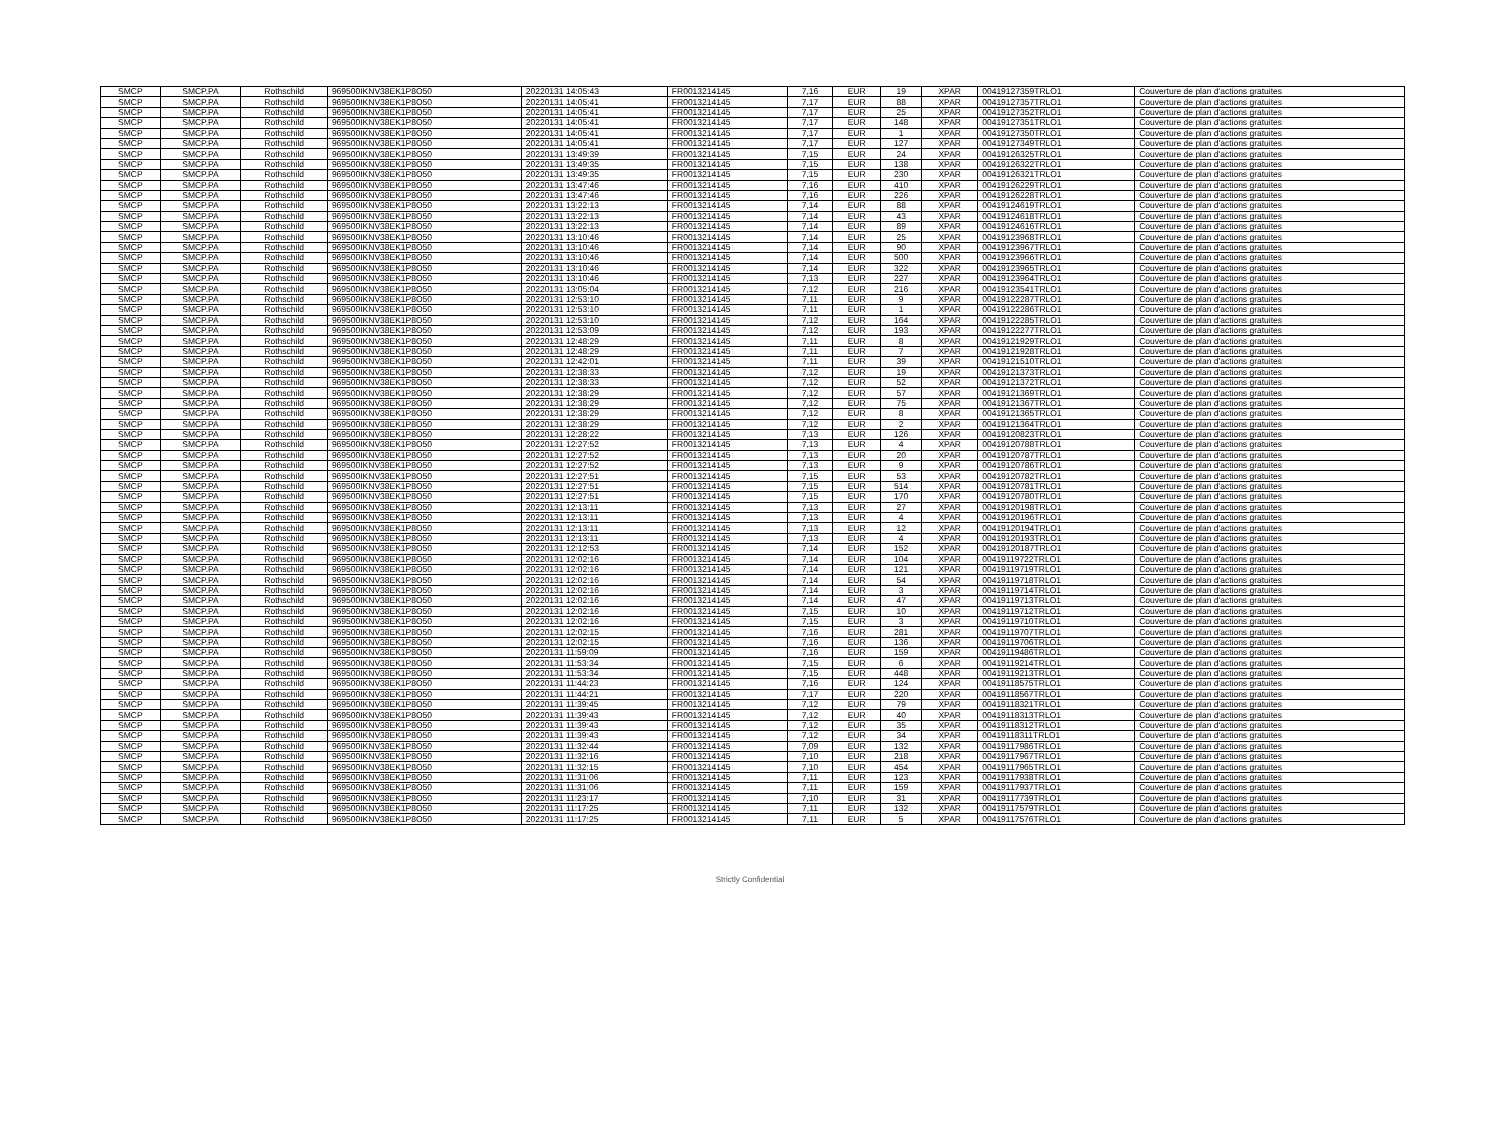| SMCP | SMCP.PA | Rothschild | 969500IKNV38EK1P8O50 | 20220131 14:05:43 | FR0013214145 | 7,16 | EUR | 19 | XPAR | 00419127359TRLO1 | Couverture de plan d'actions gratuites |
| SMCP | SMCP.PA | Rothschild | 969500IKNV38EK1P8O50 | 20220131 14:05:41 | FR0013214145 | 7,17 | EUR | 88 | XPAR | 00419127357TRLO1 | Couverture de plan d'actions gratuites |
| SMCP | SMCP.PA | Rothschild | 969500IKNV38EK1P8O50 | 20220131 14:05:41 | FR0013214145 | 7,17 | EUR | 25 | XPAR | 00419127352TRLO1 | Couverture de plan d'actions gratuites |
| SMCP | SMCP.PA | Rothschild | 969500IKNV38EK1P8O50 | 20220131 14:05:41 | FR0013214145 | 7,17 | EUR | 148 | XPAR | 00419127351TRLO1 | Couverture de plan d'actions gratuites |
| SMCP | SMCP.PA | Rothschild | 969500IKNV38EK1P8O50 | 20220131 14:05:41 | FR0013214145 | 7,17 | EUR | 1 | XPAR | 00419127350TRLO1 | Couverture de plan d'actions gratuites |
| SMCP | SMCP.PA | Rothschild | 969500IKNV38EK1P8O50 | 20220131 14:05:41 | FR0013214145 | 7,17 | EUR | 127 | XPAR | 00419127349TRLO1 | Couverture de plan d'actions gratuites |
| SMCP | SMCP.PA | Rothschild | 969500IKNV38EK1P8O50 | 20220131 13:49:39 | FR0013214145 | 7,15 | EUR | 24 | XPAR | 00419126325TRLO1 | Couverture de plan d'actions gratuites |
| SMCP | SMCP.PA | Rothschild | 969500IKNV38EK1P8O50 | 20220131 13:49:35 | FR0013214145 | 7,15 | EUR | 138 | XPAR | 00419126322TRLO1 | Couverture de plan d'actions gratuites |
| SMCP | SMCP.PA | Rothschild | 969500IKNV38EK1P8O50 | 20220131 13:49:35 | FR0013214145 | 7,15 | EUR | 230 | XPAR | 00419126321TRLO1 | Couverture de plan d'actions gratuites |
| SMCP | SMCP.PA | Rothschild | 969500IKNV38EK1P8O50 | 20220131 13:47:46 | FR0013214145 | 7,16 | EUR | 410 | XPAR | 00419126229TRLO1 | Couverture de plan d'actions gratuites |
| SMCP | SMCP.PA | Rothschild | 969500IKNV38EK1P8O50 | 20220131 13:47:46 | FR0013214145 | 7,16 | EUR | 226 | XPAR | 00419126228TRLO1 | Couverture de plan d'actions gratuites |
| SMCP | SMCP.PA | Rothschild | 969500IKNV38EK1P8O50 | 20220131 13:22:13 | FR0013214145 | 7,14 | EUR | 88 | XPAR | 00419124619TRLO1 | Couverture de plan d'actions gratuites |
| SMCP | SMCP.PA | Rothschild | 969500IKNV38EK1P8O50 | 20220131 13:22:13 | FR0013214145 | 7,14 | EUR | 43 | XPAR | 00419124618TRLO1 | Couverture de plan d'actions gratuites |
| SMCP | SMCP.PA | Rothschild | 969500IKNV38EK1P8O50 | 20220131 13:22:13 | FR0013214145 | 7,14 | EUR | 89 | XPAR | 00419124616TRLO1 | Couverture de plan d'actions gratuites |
| SMCP | SMCP.PA | Rothschild | 969500IKNV38EK1P8O50 | 20220131 13:10:46 | FR0013214145 | 7,14 | EUR | 25 | XPAR | 00419123968TRLO1 | Couverture de plan d'actions gratuites |
| SMCP | SMCP.PA | Rothschild | 969500IKNV38EK1P8O50 | 20220131 13:10:46 | FR0013214145 | 7,14 | EUR | 90 | XPAR | 00419123967TRLO1 | Couverture de plan d'actions gratuites |
| SMCP | SMCP.PA | Rothschild | 969500IKNV38EK1P8O50 | 20220131 13:10:46 | FR0013214145 | 7,14 | EUR | 500 | XPAR | 00419123966TRLO1 | Couverture de plan d'actions gratuites |
| SMCP | SMCP.PA | Rothschild | 969500IKNV38EK1P8O50 | 20220131 13:10:46 | FR0013214145 | 7,14 | EUR | 322 | XPAR | 00419123965TRLO1 | Couverture de plan d'actions gratuites |
| SMCP | SMCP.PA | Rothschild | 969500IKNV38EK1P8O50 | 20220131 13:10:46 | FR0013214145 | 7,13 | EUR | 227 | XPAR | 00419123964TRLO1 | Couverture de plan d'actions gratuites |
| SMCP | SMCP.PA | Rothschild | 969500IKNV38EK1P8O50 | 20220131 13:05:04 | FR0013214145 | 7,12 | EUR | 216 | XPAR | 00419123541TRLO1 | Couverture de plan d'actions gratuites |
| SMCP | SMCP.PA | Rothschild | 969500IKNV38EK1P8O50 | 20220131 12:53:10 | FR0013214145 | 7,11 | EUR | 9 | XPAR | 00419122287TRLO1 | Couverture de plan d'actions gratuites |
| SMCP | SMCP.PA | Rothschild | 969500IKNV38EK1P8O50 | 20220131 12:53:10 | FR0013214145 | 7,11 | EUR | 1 | XPAR | 00419122286TRLO1 | Couverture de plan d'actions gratuites |
| SMCP | SMCP.PA | Rothschild | 969500IKNV38EK1P8O50 | 20220131 12:53:10 | FR0013214145 | 7,12 | EUR | 164 | XPAR | 00419122285TRLO1 | Couverture de plan d'actions gratuites |
| SMCP | SMCP.PA | Rothschild | 969500IKNV38EK1P8O50 | 20220131 12:53:09 | FR0013214145 | 7,12 | EUR | 193 | XPAR | 00419122277TRLO1 | Couverture de plan d'actions gratuites |
| SMCP | SMCP.PA | Rothschild | 969500IKNV38EK1P8O50 | 20220131 12:48:29 | FR0013214145 | 7,11 | EUR | 8 | XPAR | 00419121929TRLO1 | Couverture de plan d'actions gratuites |
| SMCP | SMCP.PA | Rothschild | 969500IKNV38EK1P8O50 | 20220131 12:48:29 | FR0013214145 | 7,11 | EUR | 7 | XPAR | 00419121928TRLO1 | Couverture de plan d'actions gratuites |
| SMCP | SMCP.PA | Rothschild | 969500IKNV38EK1P8O50 | 20220131 12:42:01 | FR0013214145 | 7,11 | EUR | 39 | XPAR | 00419121510TRLO1 | Couverture de plan d'actions gratuites |
| SMCP | SMCP.PA | Rothschild | 969500IKNV38EK1P8O50 | 20220131 12:38:33 | FR0013214145 | 7,12 | EUR | 19 | XPAR | 00419121373TRLO1 | Couverture de plan d'actions gratuites |
| SMCP | SMCP.PA | Rothschild | 969500IKNV38EK1P8O50 | 20220131 12:38:33 | FR0013214145 | 7,12 | EUR | 52 | XPAR | 00419121372TRLO1 | Couverture de plan d'actions gratuites |
| SMCP | SMCP.PA | Rothschild | 969500IKNV38EK1P8O50 | 20220131 12:38:29 | FR0013214145 | 7,12 | EUR | 57 | XPAR | 00419121369TRLO1 | Couverture de plan d'actions gratuites |
| SMCP | SMCP.PA | Rothschild | 969500IKNV38EK1P8O50 | 20220131 12:38:29 | FR0013214145 | 7,12 | EUR | 75 | XPAR | 00419121367TRLO1 | Couverture de plan d'actions gratuites |
| SMCP | SMCP.PA | Rothschild | 969500IKNV38EK1P8O50 | 20220131 12:38:29 | FR0013214145 | 7,12 | EUR | 8 | XPAR | 00419121365TRLO1 | Couverture de plan d'actions gratuites |
| SMCP | SMCP.PA | Rothschild | 969500IKNV38EK1P8O50 | 20220131 12:38:29 | FR0013214145 | 7,12 | EUR | 2 | XPAR | 00419121364TRLO1 | Couverture de plan d'actions gratuites |
| SMCP | SMCP.PA | Rothschild | 969500IKNV38EK1P8O50 | 20220131 12:28:22 | FR0013214145 | 7,13 | EUR | 126 | XPAR | 00419120823TRLO1 | Couverture de plan d'actions gratuites |
| SMCP | SMCP.PA | Rothschild | 969500IKNV38EK1P8O50 | 20220131 12:27:52 | FR0013214145 | 7,13 | EUR | 4 | XPAR | 00419120788TRLO1 | Couverture de plan d'actions gratuites |
| SMCP | SMCP.PA | Rothschild | 969500IKNV38EK1P8O50 | 20220131 12:27:52 | FR0013214145 | 7,13 | EUR | 20 | XPAR | 00419120787TRLO1 | Couverture de plan d'actions gratuites |
| SMCP | SMCP.PA | Rothschild | 969500IKNV38EK1P8O50 | 20220131 12:27:52 | FR0013214145 | 7,13 | EUR | 9 | XPAR | 00419120786TRLO1 | Couverture de plan d'actions gratuites |
| SMCP | SMCP.PA | Rothschild | 969500IKNV38EK1P8O50 | 20220131 12:27:51 | FR0013214145 | 7,15 | EUR | 53 | XPAR | 00419120782TRLO1 | Couverture de plan d'actions gratuites |
| SMCP | SMCP.PA | Rothschild | 969500IKNV38EK1P8O50 | 20220131 12:27:51 | FR0013214145 | 7,15 | EUR | 514 | XPAR | 00419120781TRLO1 | Couverture de plan d'actions gratuites |
| SMCP | SMCP.PA | Rothschild | 969500IKNV38EK1P8O50 | 20220131 12:27:51 | FR0013214145 | 7,15 | EUR | 170 | XPAR | 00419120780TRLO1 | Couverture de plan d'actions gratuites |
| SMCP | SMCP.PA | Rothschild | 969500IKNV38EK1P8O50 | 20220131 12:13:11 | FR0013214145 | 7,13 | EUR | 27 | XPAR | 00419120198TRLO1 | Couverture de plan d'actions gratuites |
| SMCP | SMCP.PA | Rothschild | 969500IKNV38EK1P8O50 | 20220131 12:13:11 | FR0013214145 | 7,13 | EUR | 4 | XPAR | 00419120196TRLO1 | Couverture de plan d'actions gratuites |
| SMCP | SMCP.PA | Rothschild | 969500IKNV38EK1P8O50 | 20220131 12:13:11 | FR0013214145 | 7,13 | EUR | 12 | XPAR | 00419120194TRLO1 | Couverture de plan d'actions gratuites |
| SMCP | SMCP.PA | Rothschild | 969500IKNV38EK1P8O50 | 20220131 12:13:11 | FR0013214145 | 7,13 | EUR | 4 | XPAR | 00419120193TRLO1 | Couverture de plan d'actions gratuites |
| SMCP | SMCP.PA | Rothschild | 969500IKNV38EK1P8O50 | 20220131 12:12:53 | FR0013214145 | 7,14 | EUR | 152 | XPAR | 00419120187TRLO1 | Couverture de plan d'actions gratuites |
| SMCP | SMCP.PA | Rothschild | 969500IKNV38EK1P8O50 | 20220131 12:02:16 | FR0013214145 | 7,14 | EUR | 104 | XPAR | 00419119722TRLO1 | Couverture de plan d'actions gratuites |
| SMCP | SMCP.PA | Rothschild | 969500IKNV38EK1P8O50 | 20220131 12:02:16 | FR0013214145 | 7,14 | EUR | 121 | XPAR | 00419119719TRLO1 | Couverture de plan d'actions gratuites |
| SMCP | SMCP.PA | Rothschild | 969500IKNV38EK1P8O50 | 20220131 12:02:16 | FR0013214145 | 7,14 | EUR | 54 | XPAR | 00419119718TRLO1 | Couverture de plan d'actions gratuites |
| SMCP | SMCP.PA | Rothschild | 969500IKNV38EK1P8O50 | 20220131 12:02:16 | FR0013214145 | 7,14 | EUR | 3 | XPAR | 00419119714TRLO1 | Couverture de plan d'actions gratuites |
| SMCP | SMCP.PA | Rothschild | 969500IKNV38EK1P8O50 | 20220131 12:02:16 | FR0013214145 | 7,14 | EUR | 47 | XPAR | 00419119713TRLO1 | Couverture de plan d'actions gratuites |
| SMCP | SMCP.PA | Rothschild | 969500IKNV38EK1P8O50 | 20220131 12:02:16 | FR0013214145 | 7,15 | EUR | 10 | XPAR | 00419119712TRLO1 | Couverture de plan d'actions gratuites |
| SMCP | SMCP.PA | Rothschild | 969500IKNV38EK1P8O50 | 20220131 12:02:16 | FR0013214145 | 7,15 | EUR | 3 | XPAR | 00419119710TRLO1 | Couverture de plan d'actions gratuites |
| SMCP | SMCP.PA | Rothschild | 969500IKNV38EK1P8O50 | 20220131 12:02:15 | FR0013214145 | 7,16 | EUR | 281 | XPAR | 00419119707TRLO1 | Couverture de plan d'actions gratuites |
| SMCP | SMCP.PA | Rothschild | 969500IKNV38EK1P8O50 | 20220131 12:02:15 | FR0013214145 | 7,16 | EUR | 136 | XPAR | 00419119706TRLO1 | Couverture de plan d'actions gratuites |
| SMCP | SMCP.PA | Rothschild | 969500IKNV38EK1P8O50 | 20220131 11:59:09 | FR0013214145 | 7,16 | EUR | 159 | XPAR | 00419119486TRLO1 | Couverture de plan d'actions gratuites |
| SMCP | SMCP.PA | Rothschild | 969500IKNV38EK1P8O50 | 20220131 11:53:34 | FR0013214145 | 7,15 | EUR | 6 | XPAR | 00419119214TRLO1 | Couverture de plan d'actions gratuites |
| SMCP | SMCP.PA | Rothschild | 969500IKNV38EK1P8O50 | 20220131 11:53:34 | FR0013214145 | 7,15 | EUR | 448 | XPAR | 00419119213TRLO1 | Couverture de plan d'actions gratuites |
| SMCP | SMCP.PA | Rothschild | 969500IKNV38EK1P8O50 | 20220131 11:44:23 | FR0013214145 | 7,16 | EUR | 124 | XPAR | 00419118575TRLO1 | Couverture de plan d'actions gratuites |
| SMCP | SMCP.PA | Rothschild | 969500IKNV38EK1P8O50 | 20220131 11:44:21 | FR0013214145 | 7,17 | EUR | 220 | XPAR | 00419118567TRLO1 | Couverture de plan d'actions gratuites |
| SMCP | SMCP.PA | Rothschild | 969500IKNV38EK1P8O50 | 20220131 11:39:45 | FR0013214145 | 7,12 | EUR | 79 | XPAR | 00419118321TRLO1 | Couverture de plan d'actions gratuites |
| SMCP | SMCP.PA | Rothschild | 969500IKNV38EK1P8O50 | 20220131 11:39:43 | FR0013214145 | 7,12 | EUR | 40 | XPAR | 00419118313TRLO1 | Couverture de plan d'actions gratuites |
| SMCP | SMCP.PA | Rothschild | 969500IKNV38EK1P8O50 | 20220131 11:39:43 | FR0013214145 | 7,12 | EUR | 35 | XPAR | 00419118312TRLO1 | Couverture de plan d'actions gratuites |
| SMCP | SMCP.PA | Rothschild | 969500IKNV38EK1P8O50 | 20220131 11:39:43 | FR0013214145 | 7,12 | EUR | 34 | XPAR | 00419118311TRLO1 | Couverture de plan d'actions gratuites |
| SMCP | SMCP.PA | Rothschild | 969500IKNV38EK1P8O50 | 20220131 11:32:44 | FR0013214145 | 7,09 | EUR | 132 | XPAR | 00419117986TRLO1 | Couverture de plan d'actions gratuites |
| SMCP | SMCP.PA | Rothschild | 969500IKNV38EK1P8O50 | 20220131 11:32:16 | FR0013214145 | 7,10 | EUR | 218 | XPAR | 00419117967TRLO1 | Couverture de plan d'actions gratuites |
| SMCP | SMCP.PA | Rothschild | 969500IKNV38EK1P8O50 | 20220131 11:32:15 | FR0013214145 | 7,10 | EUR | 454 | XPAR | 00419117965TRLO1 | Couverture de plan d'actions gratuites |
| SMCP | SMCP.PA | Rothschild | 969500IKNV38EK1P8O50 | 20220131 11:31:06 | FR0013214145 | 7,11 | EUR | 123 | XPAR | 00419117938TRLO1 | Couverture de plan d'actions gratuites |
| SMCP | SMCP.PA | Rothschild | 969500IKNV38EK1P8O50 | 20220131 11:31:06 | FR0013214145 | 7,11 | EUR | 159 | XPAR | 00419117937TRLO1 | Couverture de plan d'actions gratuites |
| SMCP | SMCP.PA | Rothschild | 969500IKNV38EK1P8O50 | 20220131 11:23:17 | FR0013214145 | 7,10 | EUR | 31 | XPAR | 00419117739TRLO1 | Couverture de plan d'actions gratuites |
| SMCP | SMCP.PA | Rothschild | 969500IKNV38EK1P8O50 | 20220131 11:17:25 | FR0013214145 | 7,11 | EUR | 132 | XPAR | 00419117579TRLO1 | Couverture de plan d'actions gratuites |
| SMCP | SMCP.PA | Rothschild | 969500IKNV38EK1P8O50 | 20220131 11:17:25 | FR0013214145 | 7,11 | EUR | 5 | XPAR | 00419117576TRLO1 | Couverture de plan d'actions gratuites |
Strictly Confidential